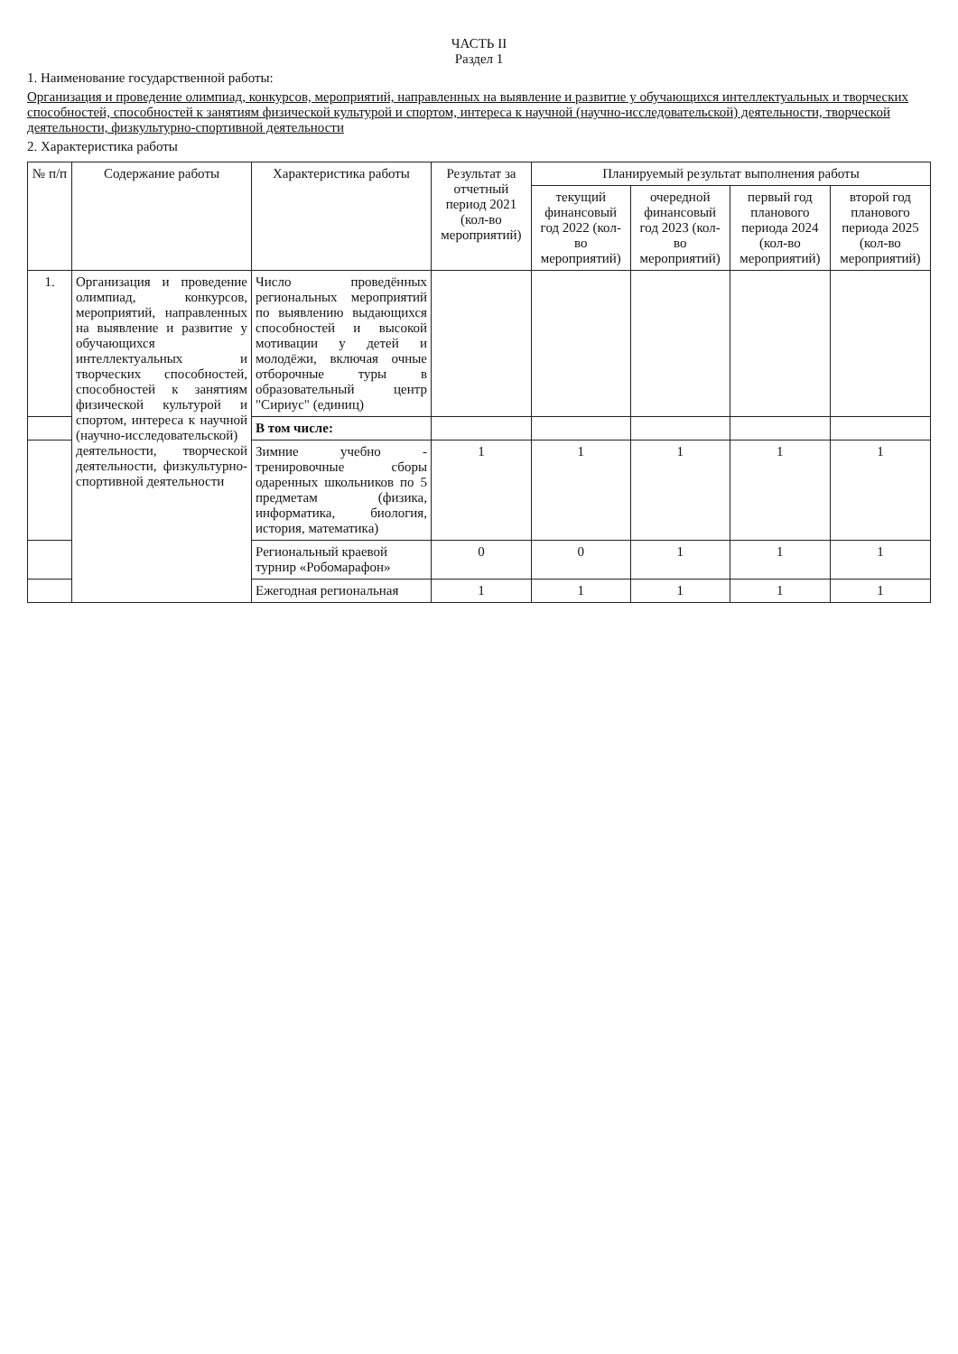ЧАСТЬ II
Раздел 1
1. Наименование государственной работы:
Организация и проведение олимпиад, конкурсов, мероприятий, направленных на выявление и развитие у обучающихся интеллектуальных и творческих способностей, способностей к занятиям физической культурой и спортом, интереса к научной (научно-исследовательской) деятельности, творческой деятельности, физкультурно-спортивной деятельности
2. Характеристика работы
| № п/п | Содержание работы | Характеристика работы | Результат за отчетный период 2021 (кол-во мероприятий) | Планируемый результат выполнения работы | | | |
| --- | --- | --- | --- | --- | --- | --- | --- |
| | | | | текущий финансовый год 2022 (кол-во мероприятий) | очередной финансовый год 2023 (кол-во мероприятий) | первый год планового периода 2024 (кол-во мероприятий) | второй год планового периода 2025 (кол-во мероприятий) |
| 1. | Организация и проведение олимпиад, конкурсов, мероприятий, направленных на выявление и развитие у обучающихся интеллектуальных и творческих способностей, способностей к занятиям физической культурой и спортом, интереса к научной (научно-исследовательской) деятельности, творческой деятельности, физкультурно-спортивной деятельности | Число проведённых региональных мероприятий по выявлению выдающихся способностей и высокой мотивации у детей и молодёжи, включая очные отборочные туры в образовательный центр "Сириус" (единиц) | | | | | |
| | | В том числе: | | | | | |
| | | Зимние учебно - тренировочные сборы одаренных школьников по 5 предметам (физика, информатика, биология, история, математика) | 1 | 1 | 1 | 1 | 1 |
| | | Региональный краевой турнир «Робомарафон» | 0 | 0 | 1 | 1 | 1 |
| | | Ежегодная региональная | 1 | 1 | 1 | 1 | 1 |